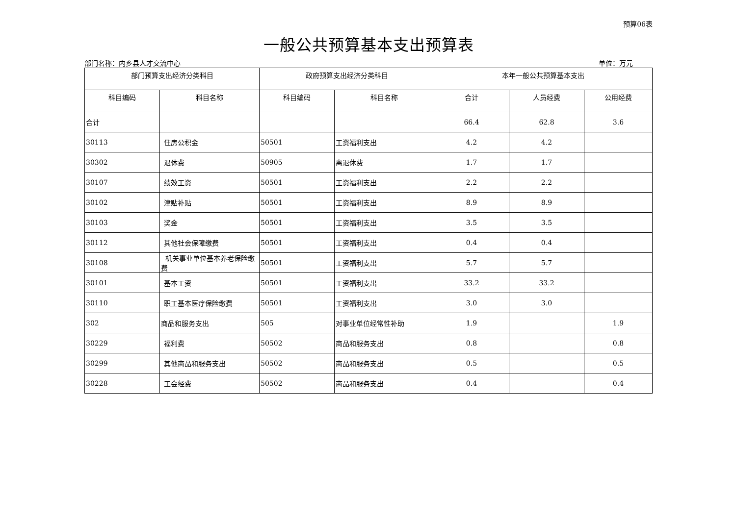预算06表
一般公共预算基本支出预算表
部门名称：内乡县人才交流中心 单位：万元
| 部门预算支出经济分类科目 | | 政府预算支出经济分类科目 | | 本年一般公共预算基本支出 | | |
| --- | --- | --- | --- | --- | --- | --- |
| 科目编码 | 科目名称 | 科目编码 | 科目名称 | 合计 | 人员经费 | 公用经费 |
| 合计 | | | | 66.4 | 62.8 | 3.6 |
| 30113 | 住房公积金 | 50501 | 工资福利支出 | 4.2 | 4.2 | |
| 30302 | 退休费 | 50905 | 离退休费 | 1.7 | 1.7 | |
| 30107 | 绩效工资 | 50501 | 工资福利支出 | 2.2 | 2.2 | |
| 30102 | 津贴补贴 | 50501 | 工资福利支出 | 8.9 | 8.9 | |
| 30103 | 奖金 | 50501 | 工资福利支出 | 3.5 | 3.5 | |
| 30112 | 其他社会保障缴费 | 50501 | 工资福利支出 | 0.4 | 0.4 | |
| 30108 | 机关事业单位基本养老保险缴费 | 50501 | 工资福利支出 | 5.7 | 5.7 | |
| 30101 | 基本工资 | 50501 | 工资福利支出 | 33.2 | 33.2 | |
| 30110 | 职工基本医疗保险缴费 | 50501 | 工资福利支出 | 3.0 | 3.0 | |
| 302 | 商品和服务支出 | 505 | 对事业单位经常性补助 | 1.9 | | 1.9 |
| 30229 | 福利费 | 50502 | 商品和服务支出 | 0.8 | | 0.8 |
| 30299 | 其他商品和服务支出 | 50502 | 商品和服务支出 | 0.5 | | 0.5 |
| 30228 | 工会经费 | 50502 | 商品和服务支出 | 0.4 | | 0.4 |